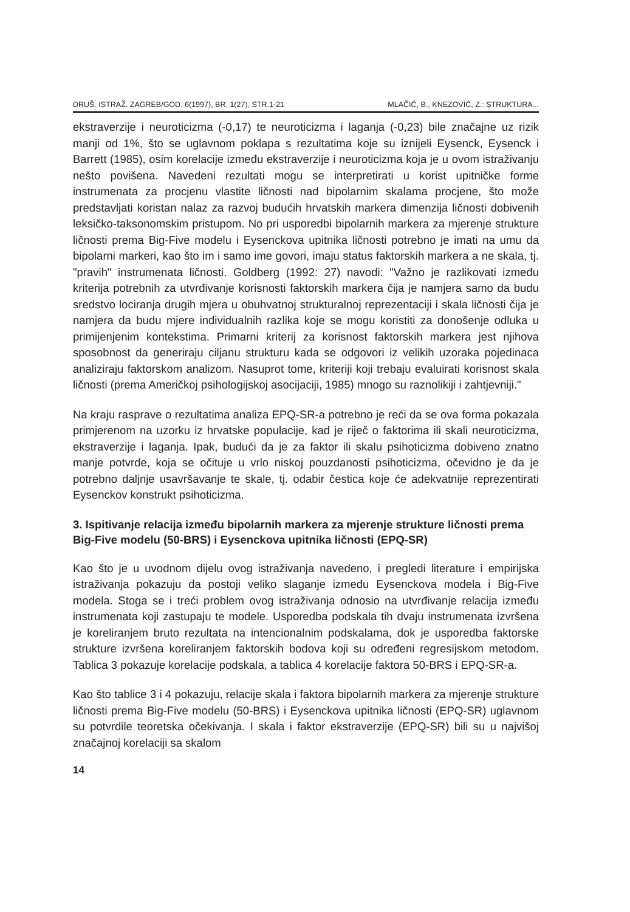DRUŠ. ISTRAŽ. ZAGREB/GOD. 6(1997), BR. 1(27), STR.1-21 MLAČIĆ, B., KNEZOVIĆ, Z.: STRUKTURA...
ekstraverzije i neuroticizma (-0,17) te neuroticizma i laganja (-0,23) bile značajne uz rizik manji od 1%, što se uglavnom poklapa s rezultatima koje su iznijeli Eysenck, Eysenck i Barrett (1985), osim korelacije između ekstraverzije i neuroticizma koja je u ovom istraživanju nešto povišena. Navedeni rezultati mogu se interpretirati u korist upitničke forme instrumenata za procjenu vlastite ličnosti nad bipolarnim skalama procjene, što može predstavljati koristan nalaz za razvoj budućih hrvatskih markera dimenzija ličnosti dobivenih leksičko-taksonomskim pristupom. No pri usporedbi bipolarnih markera za mjerenje strukture ličnosti prema Big-Five modelu i Eysenckova upitnika ličnosti potrebno je imati na umu da bipolarni markeri, kao što im i samo ime govori, imaju status faktorskih markera a ne skala, tj. "pravih" instrumenata ličnosti. Goldberg (1992: 27) navodi: "Važno je razlikovati između kriterija potrebnih za utvrđivanje korisnosti faktorskih markera čija je namjera samo da budu sredstvo lociranja drugih mjera u obuhvatnoj strukturalnoj reprezentaciji i skala ličnosti čija je namjera da budu mjere individualnih razlika koje se mogu koristiti za donošenje odluka u primijenjenim kontekstima. Primarni kriterij za korisnost faktorskih markera jest njihova sposobnost da generiraju ciljanu strukturu kada se odgovori iz velikih uzoraka pojedinaca analiziraju faktorskom analizom. Nasuprot tome, kriteriji koji trebaju evaluirati korisnost skala ličnosti (prema Američkoj psihologijskoj asocijaciji, 1985) mnogo su raznolikiji i zahtjevniji."
Na kraju rasprave o rezultatima analiza EPQ-SR-a potrebno je reći da se ova forma pokazala primjerenom na uzorku iz hrvatske populacije, kad je riječ o faktorima ili skali neuroticizma, ekstraverzije i laganja. Ipak, budući da je za faktor ili skalu psihoticizma dobiveno znatno manje potvrde, koja se očituje u vrlo niskoj pouzdanosti psihoticizma, očevidno je da je potrebno daljnje usavršavanje te skale, tj. odabir čestica koje će adekvatnije reprezentirati Eysenckov konstrukt psihoticizma.
3. Ispitivanje relacija između bipolarnih markera za mjerenje strukture ličnosti prema Big-Five modelu (50-BRS) i Eysenckova upitnika ličnosti (EPQ-SR)
Kao što je u uvodnom dijelu ovog istraživanja navedeno, i pregledi literature i empirijska istraživanja pokazuju da postoji veliko slaganje između Eysenckova modela i Big-Five modela. Stoga se i treći problem ovog istraživanja odnosio na utvrđivanje relacija između instrumenata koji zastupaju te modele. Usporedba podskala tih dvaju instrumenata izvršena je koreliranjem bruto rezultata na intencionalnim podskalama, dok je usporedba faktorske strukture izvršena koreliranjem faktorskih bodova koji su određeni regresijskom metodom. Tablica 3 pokazuje korelacije podskala, a tablica 4 korelacije faktora 50-BRS i EPQ-SR-a.
Kao što tablice 3 i 4 pokazuju, relacije skala i faktora bipolarnih markera za mjerenje strukture ličnosti prema Big-Five modelu (50-BRS) i Eysenckova upitnika ličnosti (EPQ-SR) uglavnom su potvrdile teoretska očekivanja. I skala i faktor ekstraverzije (EPQ-SR) bili su u najvišoj značajnoj korelaciji sa skalom
14